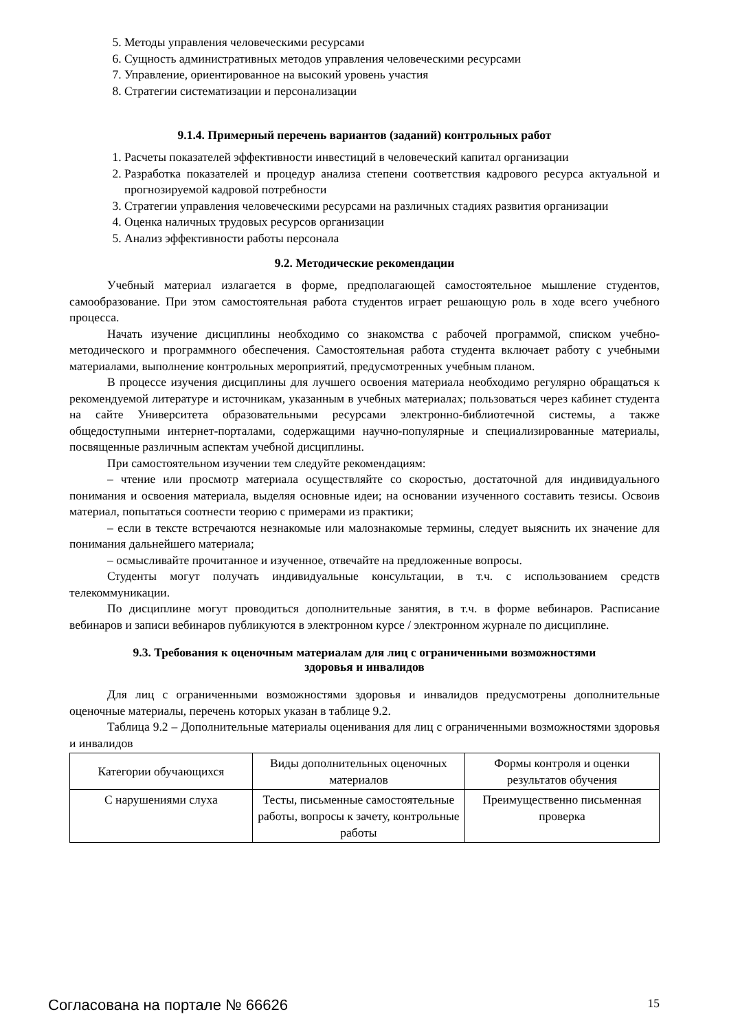5. Методы управления человеческими ресурсами
6. Сущность административных методов управления человеческими ресурсами
7. Управление, ориентированное на высокий уровень участия
8. Стратегии систематизации и персонализации
9.1.4. Примерный перечень вариантов (заданий) контрольных работ
1. Расчеты показателей эффективности инвестиций в человеческий капитал организации
2. Разработка показателей и процедур анализа степени соответствия кадрового ресурса актуальной и прогнозируемой кадровой потребности
3. Стратегии управления человеческими ресурсами на различных стадиях развития организации
4. Оценка наличных трудовых ресурсов организации
5. Анализ эффективности работы персонала
9.2. Методические рекомендации
Учебный материал излагается в форме, предполагающей самостоятельное мышление студентов, самообразование. При этом самостоятельная работа студентов играет решающую роль в ходе всего учебного процесса.
Начать изучение дисциплины необходимо со знакомства с рабочей программой, списком учебно-методического и программного обеспечения. Самостоятельная работа студента включает работу с учебными материалами, выполнение контрольных мероприятий, предусмотренных учебным планом.
В процессе изучения дисциплины для лучшего освоения материала необходимо регулярно обращаться к рекомендуемой литературе и источникам, указанным в учебных материалах; пользоваться через кабинет студента на сайте Университета образовательными ресурсами электронно-библиотечной системы, а также общедоступными интернет-порталами, содержащими научно-популярные и специализированные материалы, посвященные различным аспектам учебной дисциплины.
При самостоятельном изучении тем следуйте рекомендациям:
– чтение или просмотр материала осуществляйте со скоростью, достаточной для индивидуального понимания и освоения материала, выделяя основные идеи; на основании изученного составить тезисы. Освоив материал, попытаться соотнести теорию с примерами из практики;
– если в тексте встречаются незнакомые или малознакомые термины, следует выяснить их значение для понимания дальнейшего материала;
– осмысливайте прочитанное и изученное, отвечайте на предложенные вопросы.
Студенты могут получать индивидуальные консультации, в т.ч. с использованием средств телекоммуникации.
По дисциплине могут проводиться дополнительные занятия, в т.ч. в форме вебинаров. Расписание вебинаров и записи вебинаров публикуются в электронном курсе / электронном журнале по дисциплине.
9.3. Требования к оценочным материалам для лиц с ограниченными возможностями
здоровья и инвалидов
Для лиц с ограниченными возможностями здоровья и инвалидов предусмотрены дополнительные оценочные материалы, перечень которых указан в таблице 9.2.
Таблица 9.2 – Дополнительные материалы оценивания для лиц с ограниченными возможностями здоровья и инвалидов
| Категории обучающихся | Виды дополнительных оценочных материалов | Формы контроля и оценки результатов обучения |
| С нарушениями слуха | Тесты, письменные самостоятельные работы, вопросы к зачету, контрольные работы | Преимущественно письменная проверка |
Согласована на портале № 66626 15